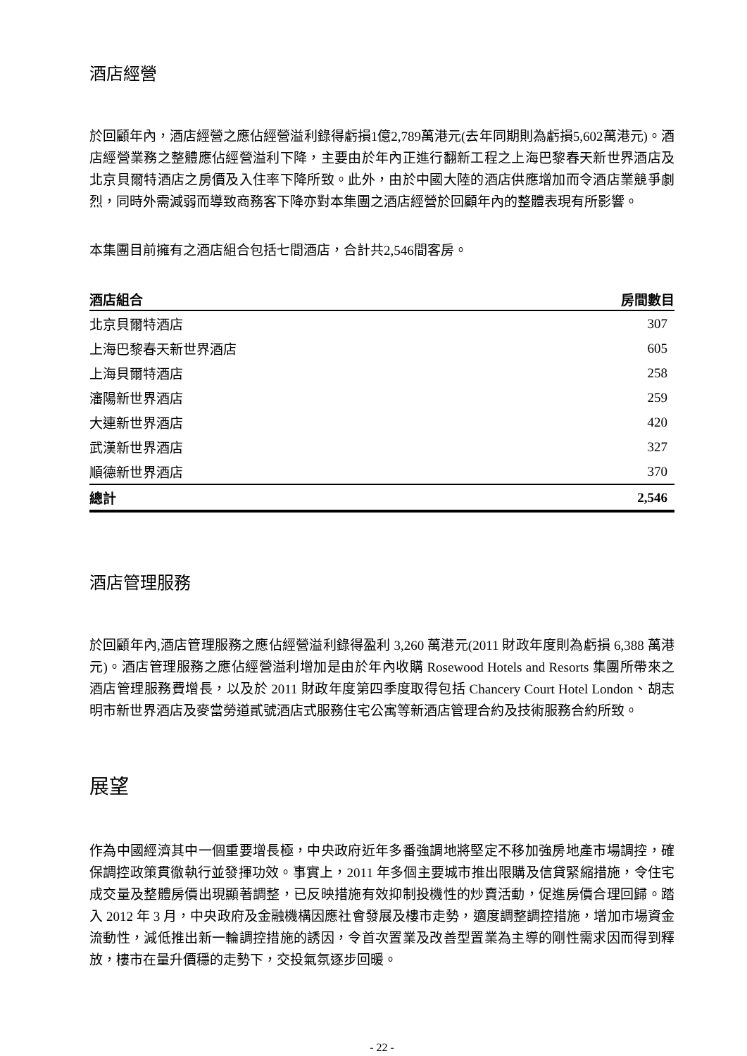酒店經營
於回顧年內，酒店經營之應佔經營溢利錄得虧損1億2,789萬港元(去年同期則為虧損5,602萬港元)。酒店經營業務之整體應佔經營溢利下降，主要由於年內正進行翻新工程之上海巴黎春天新世界酒店及北京貝爾特酒店之房價及入住率下降所致。此外，由於中國大陸的酒店供應增加而令酒店業競爭劇烈，同時外需減弱而導致商務客下降亦對本集團之酒店經營於回顧年內的整體表現有所影響。
本集團目前擁有之酒店組合包括七間酒店，合計共2,546間客房。
| 酒店組合 | 房間數目 |
| --- | --- |
| 北京貝爾特酒店 | 307 |
| 上海巴黎春天新世界酒店 | 605 |
| 上海貝爾特酒店 | 258 |
| 瀋陽新世界酒店 | 259 |
| 大連新世界酒店 | 420 |
| 武漢新世界酒店 | 327 |
| 順德新世界酒店 | 370 |
| 總計 | 2,546 |
酒店管理服務
於回顧年內,酒店管理服務之應佔經營溢利錄得盈利 3,260 萬港元(2011 財政年度則為虧損 6,388 萬港元)。酒店管理服務之應佔經營溢利增加是由於年內收購 Rosewood Hotels and Resorts 集團所帶來之酒店管理服務費增長，以及於 2011 財政年度第四季度取得包括 Chancery Court Hotel London、胡志明市新世界酒店及麥當勞道貳號酒店式服務住宅公寓等新酒店管理合約及技術服務合約所致。
展望
作為中國經濟其中一個重要增長極，中央政府近年多番強調地將堅定不移加強房地產市場調控，確保調控政策貫徹執行並發揮功效。事實上，2011 年多個主要城市推出限購及信貸緊縮措施，令住宅成交量及整體房價出現顯著調整，已反映措施有效抑制投機性的炒賣活動，促進房價合理回歸。踏入 2012 年 3 月，中央政府及金融機構因應社會發展及樓市走勢，適度調整調控措施，增加市場資金流動性，減低推出新一輪調控措施的誘因，令首次置業及改善型置業為主導的剛性需求因而得到釋放，樓市在量升價穩的走勢下，交投氣氛逐步回暖。
- 22 -